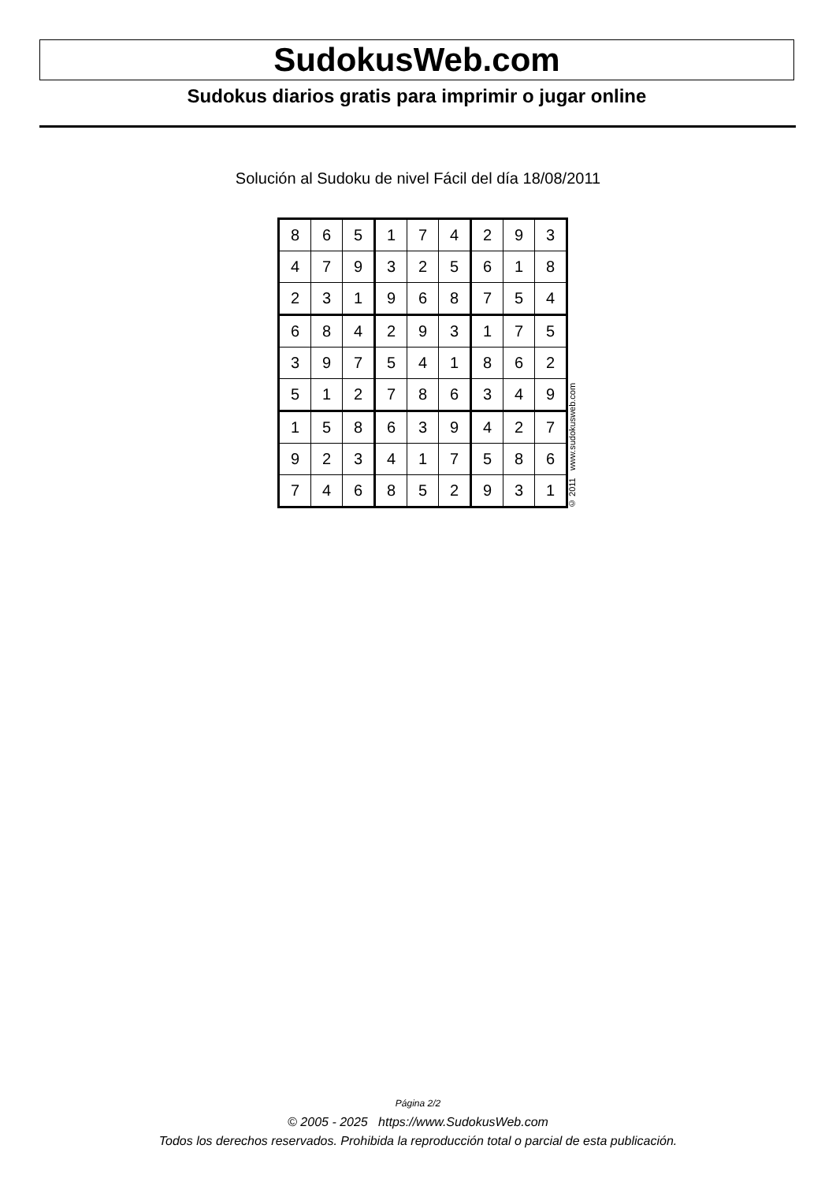SudokusWeb.com
Sudokus diarios gratis para imprimir o jugar online
Solución al Sudoku de nivel Fácil del día 18/08/2011
| 8 | 6 | 5 | 1 | 7 | 4 | 2 | 9 | 3 |
| 4 | 7 | 9 | 3 | 2 | 5 | 6 | 1 | 8 |
| 2 | 3 | 1 | 9 | 6 | 8 | 7 | 5 | 4 |
| 6 | 8 | 4 | 2 | 9 | 3 | 1 | 7 | 5 |
| 3 | 9 | 7 | 5 | 4 | 1 | 8 | 6 | 2 |
| 5 | 1 | 2 | 7 | 8 | 6 | 3 | 4 | 9 |
| 1 | 5 | 8 | 6 | 3 | 9 | 4 | 2 | 7 |
| 9 | 2 | 3 | 4 | 1 | 7 | 5 | 8 | 6 |
| 7 | 4 | 6 | 8 | 5 | 2 | 9 | 3 | 1 |
© 2011 www.sudokusweb.com
Página 2/2
© 2005 - 2025 https://www.SudokusWeb.com
Todos los derechos reservados. Prohibida la reproducción total o parcial de esta publicación.